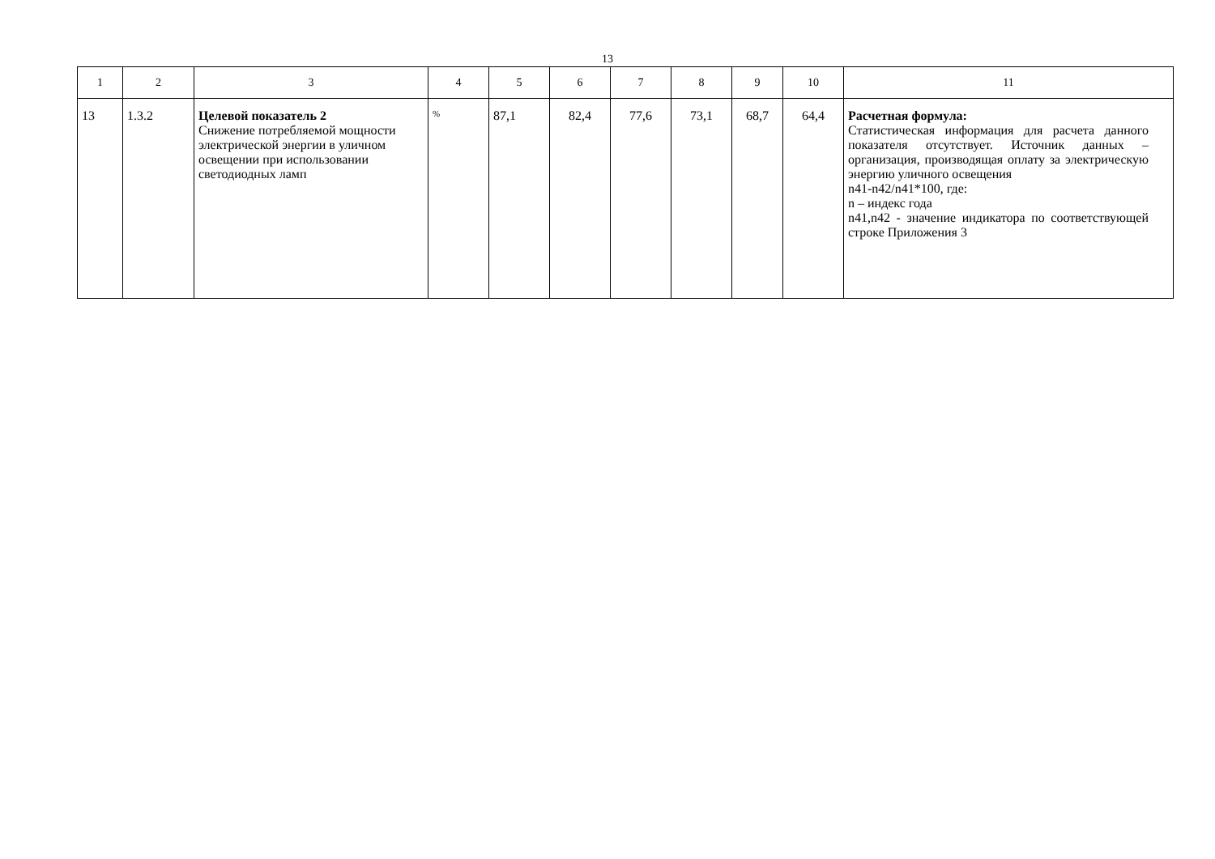13
| 1 | 2 | 3 | 4 | 5 | 6 | 7 | 8 | 9 | 10 | 11 |
| --- | --- | --- | --- | --- | --- | --- | --- | --- | --- | --- |
| 13 | 1.3.2 | Целевой показатель 2 Снижение потребляемой мощности электрической энергии в уличном освещении при использовании светодиодных ламп | % | 87,1 | 82,4 | 77,6 | 73,1 | 68,7 | 64,4 | Расчетная формула: Статистическая информация для расчета данного показателя отсутствует. Источник данных – организация, производящая оплату за электрическую энергию уличного освещения n41-n42/n41*100, где: n – индекс года n41,n42 - значение индикатора по соответствующей строке Приложения 3 |